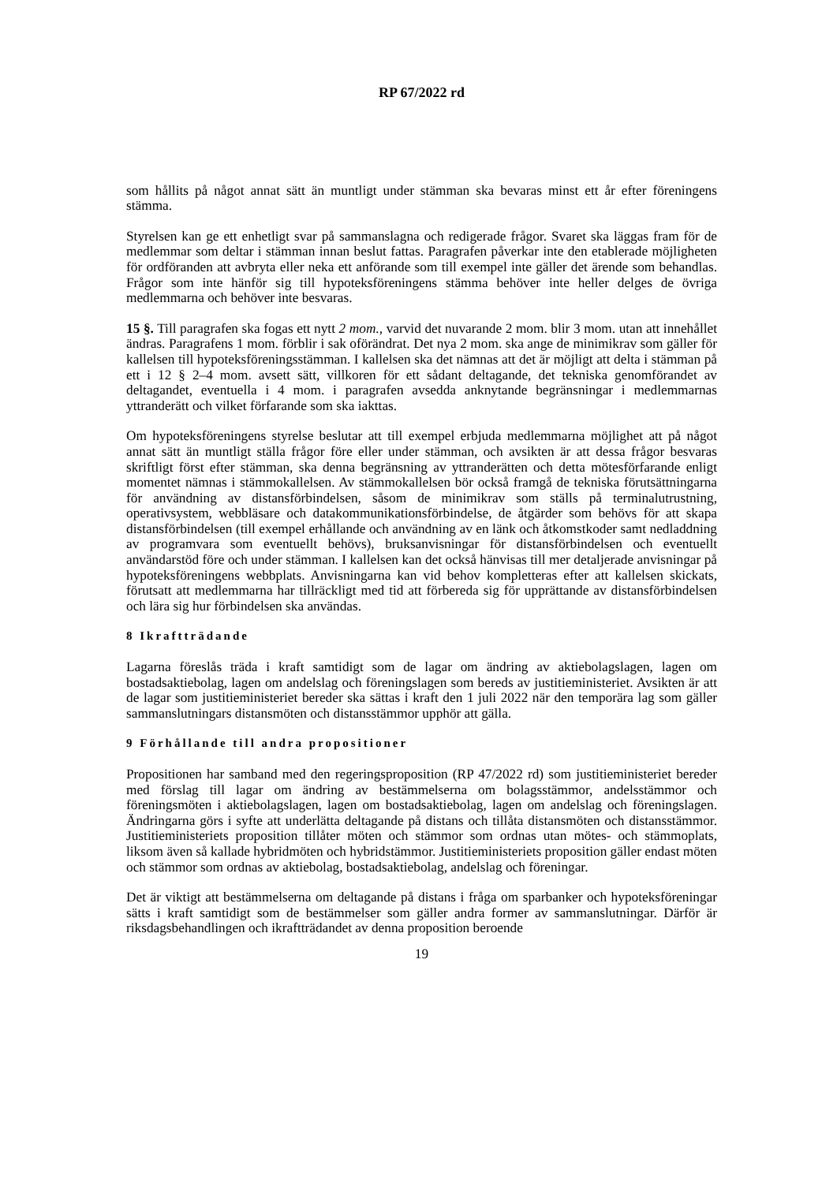RP 67/2022 rd
som hållits på något annat sätt än muntligt under stämman ska bevaras minst ett år efter föreningens stämma.
Styrelsen kan ge ett enhetligt svar på sammanslagna och redigerade frågor. Svaret ska läggas fram för de medlemmar som deltar i stämman innan beslut fattas. Paragrafen påverkar inte den etablerade möjligheten för ordföranden att avbryta eller neka ett anförande som till exempel inte gäller det ärende som behandlas. Frågor som inte hänför sig till hypoteksföreningens stämma behöver inte heller delges de övriga medlemmarna och behöver inte besvaras.
15 §. Till paragrafen ska fogas ett nytt 2 mom., varvid det nuvarande 2 mom. blir 3 mom. utan att innehållet ändras. Paragrafens 1 mom. förblir i sak oförändrat. Det nya 2 mom. ska ange de minimikrav som gäller för kallelsen till hypoteksföreningsstämman. I kallelsen ska det nämnas att det är möjligt att delta i stämman på ett i 12 § 2–4 mom. avsett sätt, villkoren för ett sådant deltagande, det tekniska genomförandet av deltagandet, eventuella i 4 mom. i paragrafen avsedda anknytande begränsningar i medlemmarnas yttranderätt och vilket förfarande som ska iakttas.
Om hypoteksföreningens styrelse beslutar att till exempel erbjuda medlemmarna möjlighet att på något annat sätt än muntligt ställa frågor före eller under stämman, och avsikten är att dessa frågor besvaras skriftligt först efter stämman, ska denna begränsning av yttranderätten och detta mötesförfarande enligt momentet nämnas i stämmokallelsen. Av stämmokallelsen bör också framgå de tekniska förutsättningarna för användning av distansförbindelsen, såsom de minimikrav som ställs på terminalutrustning, operativsystem, webbläsare och datakommunikationsförbindelse, de åtgärder som behövs för att skapa distansförbindelsen (till exempel erhållande och användning av en länk och åtkomstkoder samt nedladdning av programvara som eventuellt behövs), bruksanvisningar för distansförbindelsen och eventuellt användarstöd före och under stämman. I kallelsen kan det också hänvisas till mer detaljerade anvisningar på hypoteksföreningens webbplats. Anvisningarna kan vid behov kompletteras efter att kallelsen skickats, förutsatt att medlemmarna har tillräckligt med tid att förbereda sig för upprättande av distansförbindelsen och lära sig hur förbindelsen ska användas.
8 Ikraftträdande
Lagarna föreslås träda i kraft samtidigt som de lagar om ändring av aktiebolagslagen, lagen om bostadsaktiebolag, lagen om andelslag och föreningslagen som bereds av justitieministeriet. Avsikten är att de lagar som justitieministeriet bereder ska sättas i kraft den 1 juli 2022 när den temporära lag som gäller sammanslutningars distansmöten och distansstämmor upphör att gälla.
9 Förhållande till andra propositioner
Propositionen har samband med den regeringsproposition (RP 47/2022 rd) som justitieministeriet bereder med förslag till lagar om ändring av bestämmelserna om bolagsstämmor, andelsstämmor och föreningsmöten i aktiebolagslagen, lagen om bostadsaktiebolag, lagen om andelslag och föreningslagen. Ändringarna görs i syfte att underlätta deltagande på distans och tillåta distansmöten och distansstämmor. Justitieministeriets proposition tillåter möten och stämmor som ordnas utan mötes- och stämmoplats, liksom även så kallade hybridmöten och hybridstämmor. Justitieministeriets proposition gäller endast möten och stämmor som ordnas av aktiebolag, bostadsaktiebolag, andelslag och föreningar.
Det är viktigt att bestämmelserna om deltagande på distans i fråga om sparbanker och hypoteksföreningar sätts i kraft samtidigt som de bestämmelser som gäller andra former av sammanslutningar. Därför är riksdagsbehandlingen och ikraftträdandet av denna proposition beroende
19